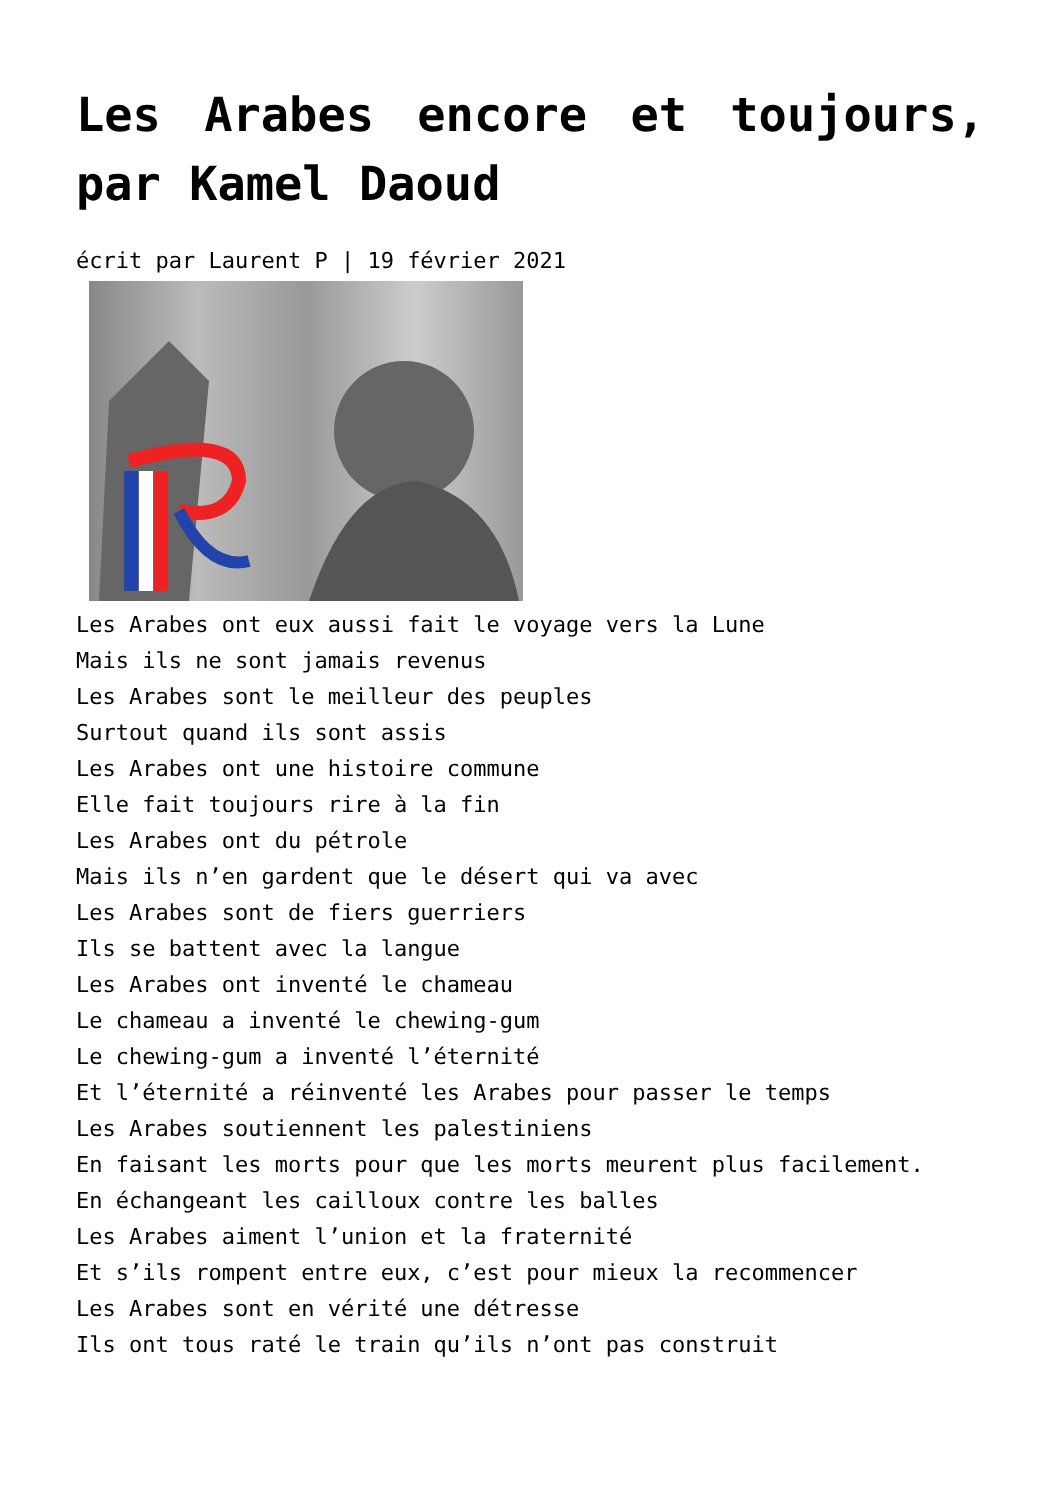Les Arabes encore et toujours, par Kamel Daoud
écrit par Laurent P | 19 février 2021
Les Arabes ont eux aussi fait le voyage vers la Lune
Mais ils ne sont jamais revenus
Les Arabes sont le meilleur des peuples
Surtout quand ils sont assis
Les Arabes ont une histoire commune
Elle fait toujours rire à la fin
Les Arabes ont du pétrole
Mais ils n’en gardent que le désert qui va avec
Les Arabes sont de fiers guerriers
Ils se battent avec la langue
Les Arabes ont inventé le chameau
Le chameau a inventé le chewing-gum
Le chewing-gum a inventé l’éternité
Et l’éternité a réinventé les Arabes pour passer le temps
Les Arabes soutiennent les palestiniens
En faisant les morts pour que les morts meurent plus facilement.
En échangeant les cailloux contre les balles
Les Arabes aiment l’union et la fraternité
Et s’ils rompent entre eux, c’est pour mieux la recommencer
Les Arabes sont en vérité une détresse
Ils ont tous raté le train qu’ils n’ont pas construit